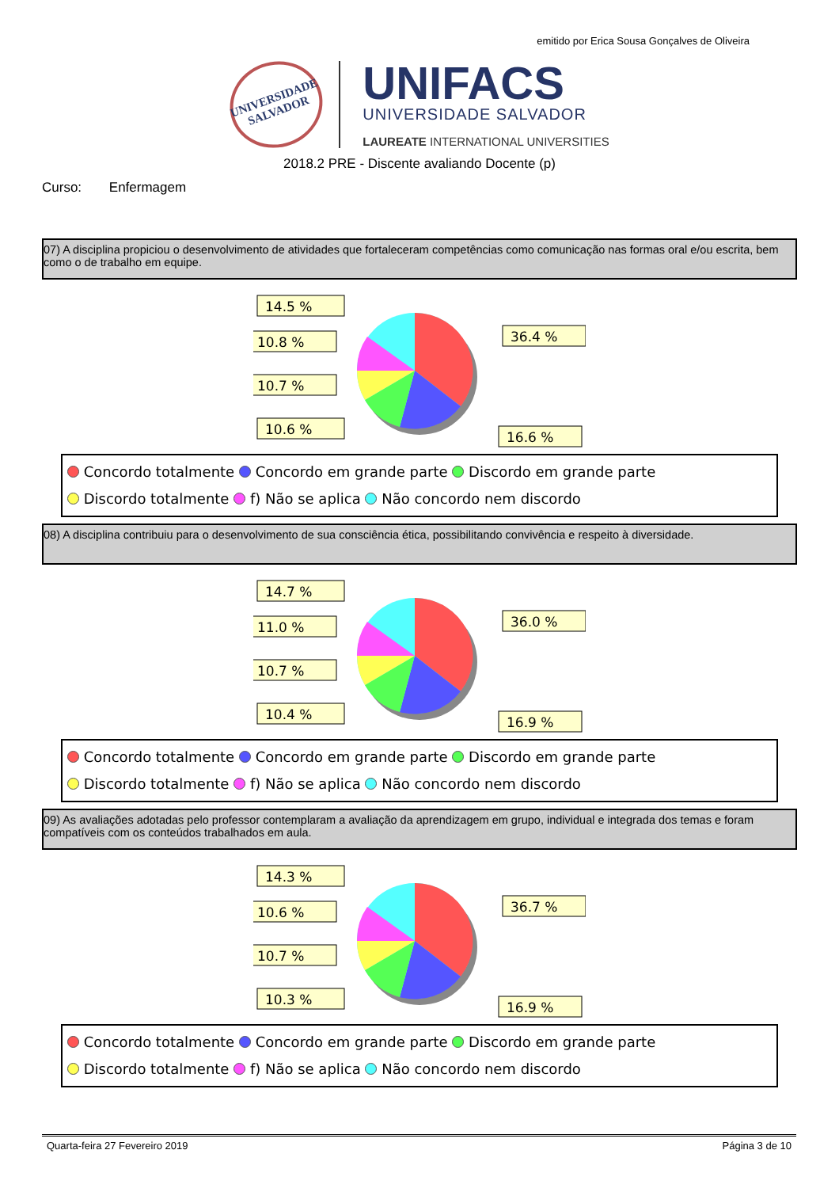emitido por Erica Sousa Gonçalves de Oliveira
UNIVERSIDADE SALVADOR
UNIFACS
UNIVERSIDADE SALVADOR
LAUREATE INTERNATIONAL UNIVERSITIES
2018.2 PRE - Discente avaliando Docente (p)
Curso: Enfermagem
07) A disciplina propiciou o desenvolvimento de atividades que fortaleceram competências como comunicação nas formas oral e/ou escrita, bem como o de trabalho em equipe.
14.5 %
10.8 %
10.7 %
10.6 %
36.4 %
16.6 %
Concordo totalmente Concordo em grande parte Discordo em grande parte
Discordo totalmente f) Não se aplica Não concordo nem discordo
08) A disciplina contribuiu para o desenvolvimento de sua consciência ética, possibilitando convivência e respeito à diversidade.
14.7 %
11.0 %
10.7 %
10.4 %
36.0 %
16.9 %
Concordo totalmente Concordo em grande parte Discordo em grande parte
Discordo totalmente f) Não se aplica Não concordo nem discordo
09) As avaliações adotadas pelo professor contemplaram a avaliação da aprendizagem em grupo, individual e integrada dos temas e foram compatíveis com os conteúdos trabalhados em aula.
14.3 %
10.6 %
10.7 %
10.3 %
36.7 %
16.9 %
Concordo totalmente Concordo em grande parte Discordo em grande parte
Discordo totalmente f) Não se aplica Não concordo nem discordo
Quarta-feira 27 Fevereiro 2019 Página 3 de 10